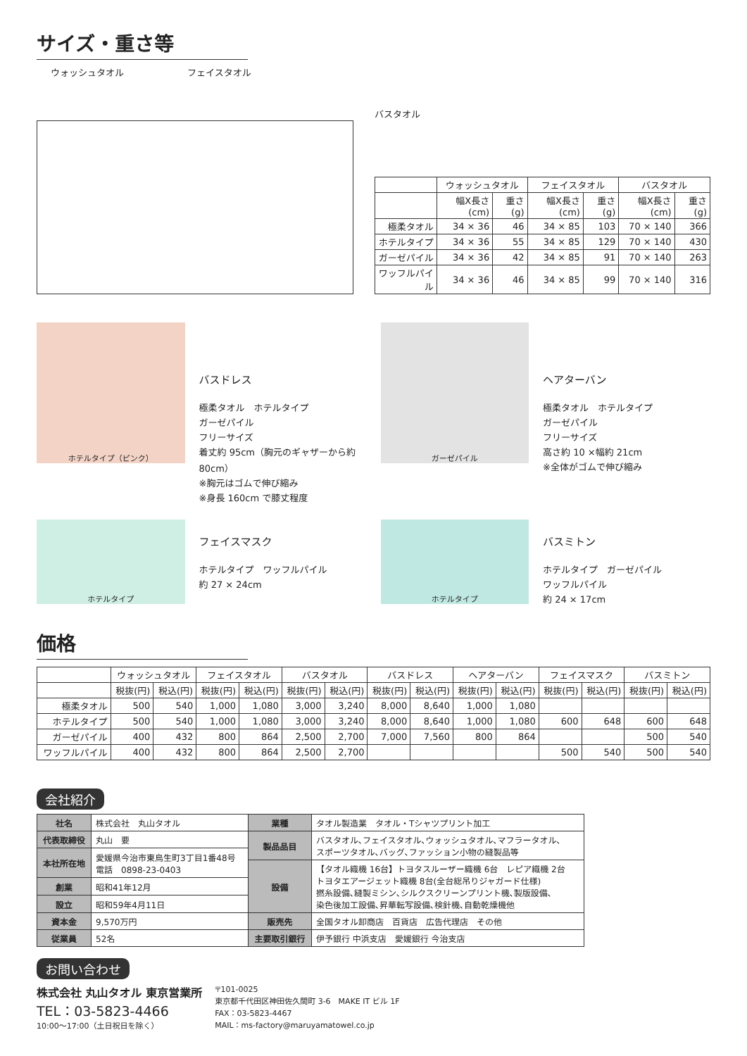サイズ・重さ等
ウォッシュタオル フェイスタオル
バスタオル
| | ウォッシュタオル | | フェイスタオル | | バスタオル | |
| | 幅X長さ(cm) | 重さ(g) | 幅X長さ(cm) | 重さ(g) | 幅X長さ(cm) | 重さ(g) |
| 極柔タオル | 34 × 36 | 46 | 34 × 85 | 103 | 70 × 140 | 366 |
| ホテルタイプ | 34 × 36 | 55 | 34 × 85 | 129 | 70 × 140 | 430 |
| ガーゼパイル | 34 × 36 | 42 | 34 × 85 | 91 | 70 × 140 | 263 |
| ワッフルパイル | 34 × 36 | 46 | 34 × 85 | 99 | 70 × 140 | 316 |
ホテルタイプ（ピンク）
バスドレス
極柔タオル　ホテルタイプ
ガーゼパイル
フリーサイズ
着丈約 95cm（胸元のギャザーから約 80cm）
※胸元はゴムで伸び縮み
※身長 160cm で膝丈程度
ガーゼパイル
ヘアターバン
極柔タオル　ホテルタイプ
ガーゼパイル
フリーサイズ
高さ約 10 ×幅約 21cm
※全体がゴムで伸び縮み
ホテルタイプ
フェイスマスク
ホテルタイプ　ワッフルパイル
約 27 × 24cm
ホテルタイプ
バスミトン
ホテルタイプ　ガーゼパイル
ワッフルパイル
約 24 × 17cm
価格
| | ウォッシュタオル | | フェイスタオル | | バスタオル | | バスドレス | | ヘアターバン | | フェイスマスク | | バスミトン | |
| | 税抜(円) | 税込(円) | 税抜(円) | 税込(円) | 税抜(円) | 税込(円) | 税抜(円) | 税込(円) | 税抜(円) | 税込(円) | 税抜(円) | 税込(円) | 税抜(円) | 税込(円) |
| 極柔タオル | 500 | 540 | 1,000 | 1,080 | 3,000 | 3,240 | 8,000 | 8,640 | 1,000 | 1,080 | | | | |
| ホテルタイプ | 500 | 540 | 1,000 | 1,080 | 3,000 | 3,240 | 8,000 | 8,640 | 1,000 | 1,080 | 600 | 648 | 600 | 648 |
| ガーゼパイル | 400 | 432 | 800 | 864 | 2,500 | 2,700 | 7,000 | 7,560 | 800 | 864 | | | 500 | 540 |
| ワッフルパイル | 400 | 432 | 800 | 864 | 2,500 | 2,700 | | | | | 500 | 540 | 500 | 540 |
会社紹介
| 社名 | 株式会社 丸山タオル | 業種 | タオル製造業 タオル・Tシャツプリント加工 |
| 代表取締役 | 丸山 要 | 製品品目 | バスタオル､フェイスタオル､ウォッシュタオル､マフラータオル､ スポーツタオル､バッグ､ファッション小物の縫製品等 |
| 本社所在地 | 愛媛県今治市東鳥生町3丁目1番48号 電話 0898-23-0403 | | |
| | | 設備 | 【タオル織機 16台】トヨタスルーザー織機 6台 レピア織機 2台 トヨタエアージェット織機 8台(全台総吊りジャガード仕様) 撚糸設備､縫製ミシン､シルクスクリーンプリント機､製版設備､ 染色後加工設備､昇華転写設備､検針機､自動乾燥機他 |
| 創業 | 昭和41年12月 | | |
| 設立 | 昭和59年4月11日 | | |
| 資本金 | 9,570万円 | 販売先 | 全国タオル卸商店 百貨店 広告代理店 その他 |
| 従業員 | 52名 | 主要取引銀行 | 伊予銀行 中浜支店 愛媛銀行 今治支店 |
お問い合わせ
株式会社 丸山タオル 東京営業所
TEL：03-5823-4466
10:00～17:00（土日祝日を除く）
〒101-0025
東京都千代田区神田佐久間町 3-6　MAKE IT ビル 1F
FAX：03-5823-4467
MAIL：ms-factory@maruyamatowel.co.jp